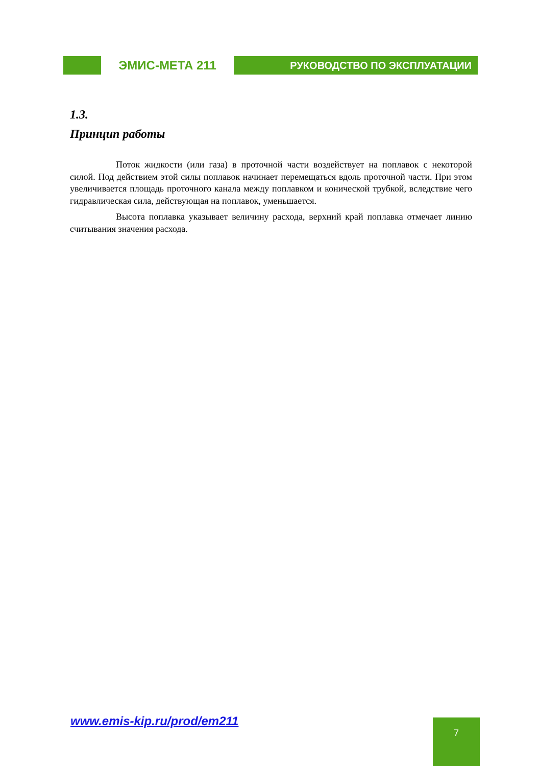ЭМИС-МЕТА 211
РУКОВОДСТВО ПО ЭКСПЛУАТАЦИИ
1.3.
Принцип работы
Поток жидкости (или газа) в проточной части воздействует на поплавок с некоторой силой. Под действием этой силы поплавок начинает перемещаться вдоль проточной части. При этом увеличивается площадь проточного канала между поплавком и конической трубкой, вследствие чего гидравлическая сила, действующая на поплавок, уменьшается.
Высота поплавка указывает величину расхода, верхний край поплавка отмечает линию считывания значения расхода.
www.emis-kip.ru/prod/em211 7